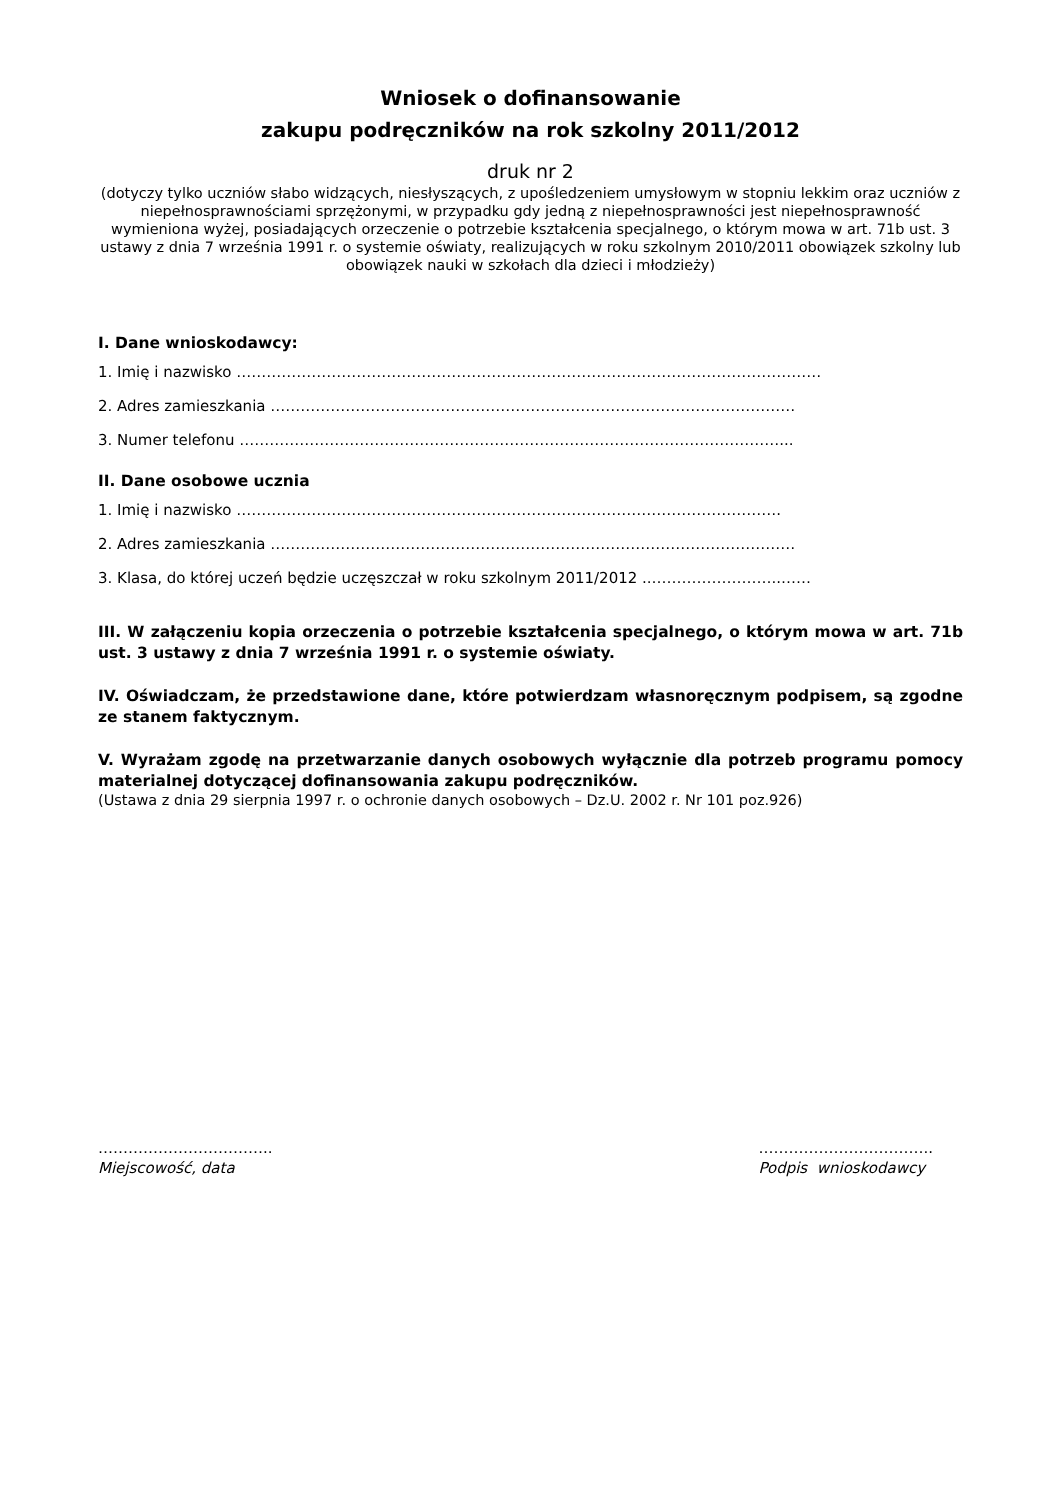Wniosek o dofinansowanie
zakupu podręczników na rok szkolny 2011/2012
druk nr 2
(dotyczy tylko uczniów słabo widzących, niesłyszących, z upośledzeniem umysłowym w stopniu lekkim oraz uczniów z niepełnosprawnościami sprzężonymi, w przypadku gdy jedną z niepełnosprawności jest niepełnosprawność wymieniona wyżej, posiadających orzeczenie o potrzebie kształcenia specjalnego, o którym mowa w art. 71b ust. 3 ustawy z dnia 7 września 1991 r. o systemie oświaty, realizujących w roku szkolnym 2010/2011 obowiązek szkolny lub obowiązek nauki w szkołach dla dzieci i młodzieży)
I. Dane wnioskodawcy:
1. Imię i nazwisko ………………………………………………………………………………………………………
2. Adres zamieszkania ……………………………………………………………………………………………
3. Numer telefonu ………………………………………………………………………………………………...
II. Dane osobowe ucznia
1. Imię i nazwisko ……………………………………………………………………………………………….
2. Adres zamieszkania ……………………………………………………………………………………………
3. Klasa, do której uczeń będzie uczęszczał w roku szkolnym 2011/2012 ..……………………..……
III. W załączeniu kopia orzeczenia o potrzebie kształcenia specjalnego, o którym mowa w art. 71b ust. 3 ustawy z dnia 7 września 1991 r. o systemie oświaty.
IV. Oświadczam, że przedstawione dane, które potwierdzam własnoręcznym podpisem, są zgodne ze stanem faktycznym.
V. Wyrażam zgodę na przetwarzanie danych osobowych wyłącznie dla potrzeb programu pomocy materialnej dotyczącej dofinansowania zakupu podręczników.
(Ustawa z dnia 29 sierpnia 1997 r. o ochronie danych osobowych – Dz.U. 2002 r. Nr 101 poz.926)
……………………………..
Miejscowość, data
……………………………..
Podpis wnioskodawcy